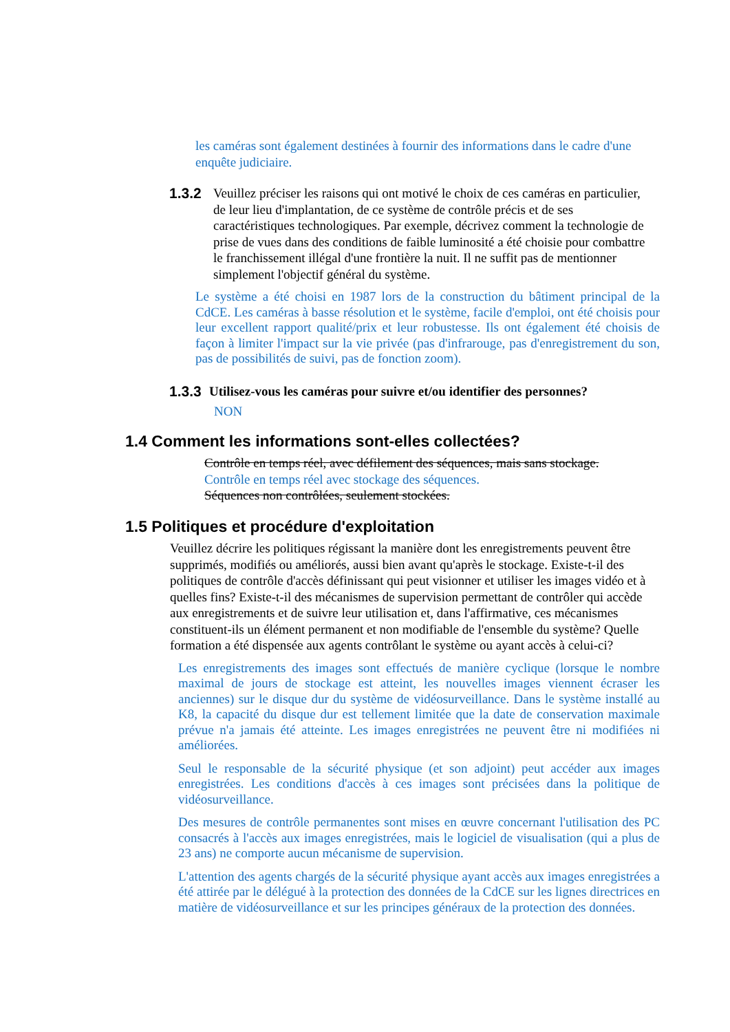les caméras sont également destinées à fournir des informations dans le cadre d'une enquête judiciaire.
1.3.2 Veuillez préciser les raisons qui ont motivé le choix de ces caméras en particulier, de leur lieu d'implantation, de ce système de contrôle précis et de ses caractéristiques technologiques. Par exemple, décrivez comment la technologie de prise de vues dans des conditions de faible luminosité a été choisie pour combattre le franchissement illégal d'une frontière la nuit. Il ne suffit pas de mentionner simplement l'objectif général du système.
Le système a été choisi en 1987 lors de la construction du bâtiment principal de la CdCE. Les caméras à basse résolution et le système, facile d'emploi, ont été choisis pour leur excellent rapport qualité/prix et leur robustesse. Ils ont également été choisis de façon à limiter l'impact sur la vie privée (pas d'infrarouge, pas d'enregistrement du son, pas de possibilités de suivi, pas de fonction zoom).
1.3.3
Utilisez-vous les caméras pour suivre et/ou identifier des personnes?
NON
1.4 Comment les informations sont-elles collectées?
Contrôle en temps réel, avec défilement des séquences, mais sans stockage.
Contrôle en temps réel avec stockage des séquences.
Séquences non contrôlées, seulement stockées.
1.5 Politiques et procédure d'exploitation
Veuillez décrire les politiques régissant la manière dont les enregistrements peuvent être supprimés, modifiés ou améliorés, aussi bien avant qu'après le stockage. Existe-t-il des politiques de contrôle d'accès définissant qui peut visionner et utiliser les images vidéo et à quelles fins? Existe-t-il des mécanismes de supervision permettant de contrôler qui accède aux enregistrements et de suivre leur utilisation et, dans l'affirmative, ces mécanismes constituent-ils un élément permanent et non modifiable de l'ensemble du système? Quelle formation a été dispensée aux agents contrôlant le système ou ayant accès à celui-ci?
Les enregistrements des images sont effectués de manière cyclique (lorsque le nombre maximal de jours de stockage est atteint, les nouvelles images viennent écraser les anciennes) sur le disque dur du système de vidéosurveillance. Dans le système installé au K8, la capacité du disque dur est tellement limitée que la date de conservation maximale prévue n'a jamais été atteinte. Les images enregistrées ne peuvent être ni modifiées ni améliorées.
Seul le responsable de la sécurité physique (et son adjoint) peut accéder aux images enregistrées. Les conditions d'accès à ces images sont précisées dans la politique de vidéosurveillance.
Des mesures de contrôle permanentes sont mises en œuvre concernant l'utilisation des PC consacrés à l'accès aux images enregistrées, mais le logiciel de visualisation (qui a plus de 23 ans) ne comporte aucun mécanisme de supervision.
L'attention des agents chargés de la sécurité physique ayant accès aux images enregistrées a été attirée par le délégué à la protection des données de la CdCE sur les lignes directrices en matière de vidéosurveillance et sur les principes généraux de la protection des données.